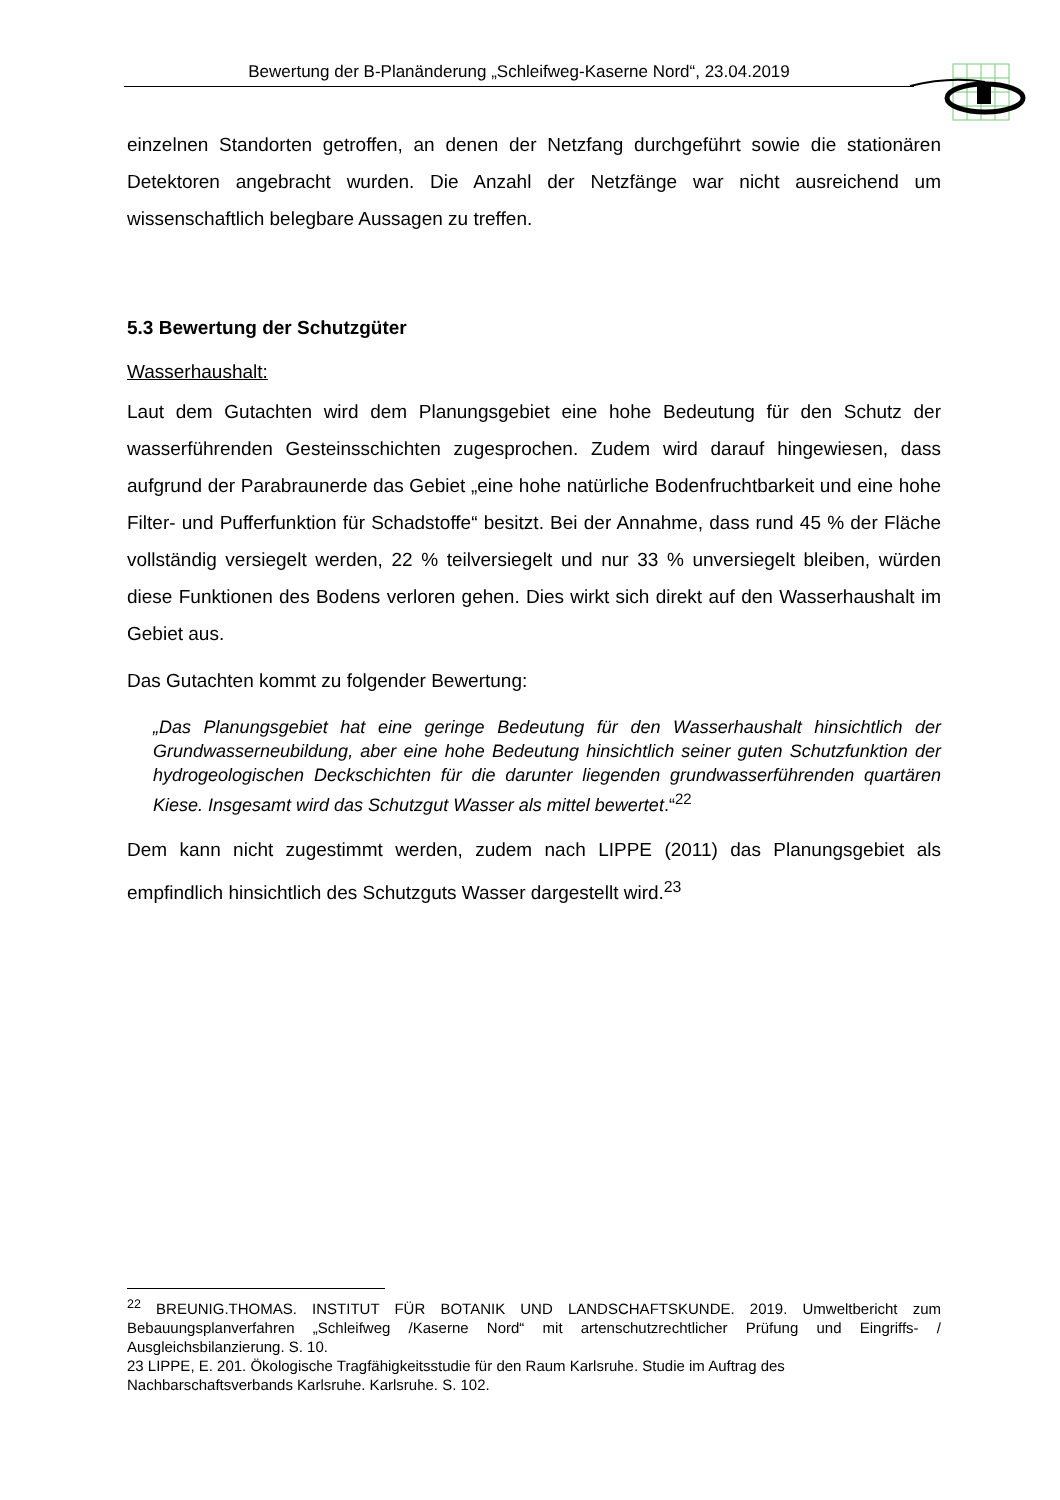Bewertung der B-Planänderung „Schleifweg-Kaserne Nord“, 23.04.2019
einzelnen Standorten getroffen, an denen der Netzfang durchgeführt sowie die stationären Detektoren angebracht wurden. Die Anzahl der Netzfänge war nicht ausreichend um wissenschaftlich belegbare Aussagen zu treffen.
5.3 Bewertung der Schutzgüter
Wasserhaushalt:
Laut dem Gutachten wird dem Planungsgebiet eine hohe Bedeutung für den Schutz der wasserführenden Gesteinsschichten zugesprochen. Zudem wird darauf hingewiesen, dass aufgrund der Parabraunerde das Gebiet „eine hohe natürliche Bodenfruchtbarkeit und eine hohe Filter- und Pufferfunktion für Schadstoffe“ besitzt. Bei der Annahme, dass rund 45 % der Fläche vollständig versiegelt werden, 22 % teilversiegelt und nur 33 % unversiegelt bleiben, würden diese Funktionen des Bodens verloren gehen. Dies wirkt sich direkt auf den Wasserhaushalt im Gebiet aus.
Das Gutachten kommt zu folgender Bewertung:
„Das Planungsgebiet hat eine geringe Bedeutung für den Wasserhaushalt hinsichtlich der Grundwasserneubildung, aber eine hohe Bedeutung hinsichtlich seiner guten Schutzfunktion der hydrogeologischen Deckschichten für die darunter liegenden grundwasserführenden quartären Kiese. Insgesamt wird das Schutzgut Wasser als mittel bewertet.“<sup>22</sup>
Dem kann nicht zugestimmt werden, zudem nach LIPPE (2011) das Planungsgebiet als empfindlich hinsichtlich des Schutzguts Wasser dargestellt wird.<sup>23</sup>
<sup>22</sup> BREUNIG.THOMAS. INSTITUT FÜR BOTANIK UND LANDSCHAFTSKUNDE. 2019. Umweltbericht zum Bebauungsplanverfahren „Schleifweg /Kaserne Nord“ mit artenschutzrechtlicher Prüfung und Eingriffs- / Ausgleichsbilanzierung. S. 10.
23 LIPPE, E. 201. Ökologische Tragfähigkeitsstudie für den Raum Karlsruhe. Studie im Auftrag des Nachbarschaftsverbands Karlsruhe. Karlsruhe. S. 102.